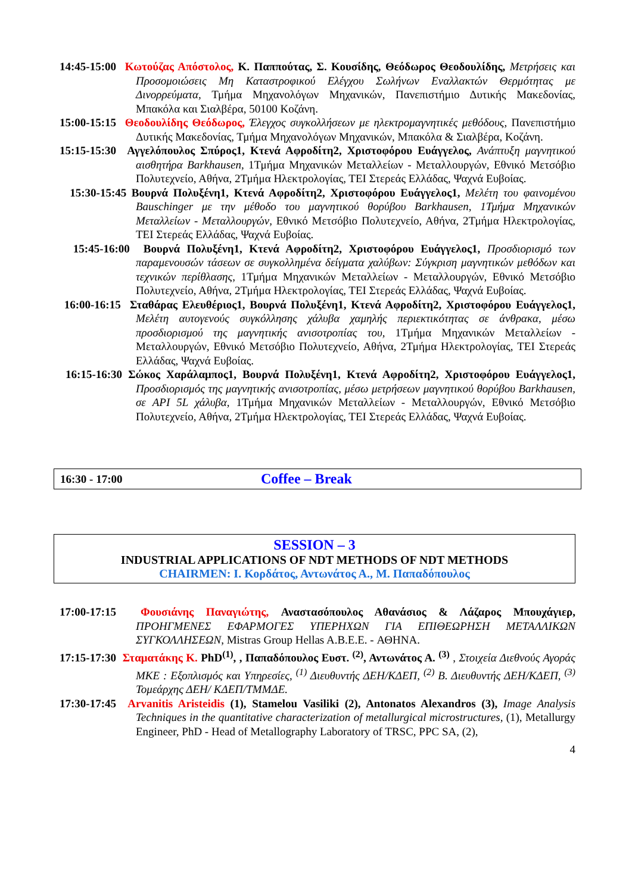14:45-15:00 Κωτούζας Απόστολος, Κ. Παππούτας, Σ. Κουσίδης, Θεόδωρος Θεοδουλίδης, Μετρήσεις και Προσομοιώσεις Μη Καταστροφικού Ελέγχου Σωλήνων Εναλλακτών Θερμότητας με Δινορρεύματα, Τμήμα Μηχανολόγων Μηχανικών, Πανεπιστήμιο Δυτικής Μακεδονίας, Μπακόλα και Σιαλβέρα, 50100 Κοζάνη.
15:00-15:15 Θεοδουλίδης Θεόδωρος, Έλεγχος συγκολλήσεων με ηλεκτρομαγνητικές μεθόδους, Πανεπιστήμιο Δυτικής Μακεδονίας, Τμήμα Μηχανολόγων Μηχανικών, Μπακόλα & Σιαλβέρα, Κοζάνη.
15:15-15:30 Αγγελόπουλος Σπύρος1, Κτενά Αφροδίτη2, Χριστοφόρου Ευάγγελος, Ανάπτυξη μαγνητικού αισθητήρα Barkhausen, 1Τμήμα Μηχανικών Μεταλλείων - Μεταλλουργών, Εθνικό Μετσόβιο Πολυτεχνείο, Αθήνα, 2Τμήμα Ηλεκτρολογίας, ΤΕΙ Στερεάς Ελλάδας, Ψαχνά Ευβοίας.
15:30-15:45 Βουρνά Πολυξένη1, Κτενά Αφροδίτη2, Χριστοφόρου Ευάγγελος1, Μελέτη του φαινομένου Bauschinger με την μέθοδο του μαγνητικού θορύβου Barkhausen, 1Τμήμα Μηχανικών Μεταλλείων - Μεταλλουργών, Εθνικό Μετσόβιο Πολυτεχνείο, Αθήνα, 2Τμήμα Ηλεκτρολογίας, ΤΕΙ Στερεάς Ελλάδας, Ψαχνά Ευβοίας.
15:45-16:00 Βουρνά Πολυξένη1, Κτενά Αφροδίτη2, Χριστοφόρου Ευάγγελος1, Προσδιορισμό των παραμενουσών τάσεων σε συγκολλημένα δείγματα χαλύβων: Σύγκριση μαγνητικών μεθόδων και τεχνικών περίθλασης, 1Τμήμα Μηχανικών Μεταλλείων - Μεταλλουργών, Εθνικό Μετσόβιο Πολυτεχνείο, Αθήνα, 2Τμήμα Ηλεκτρολογίας, ΤΕΙ Στερεάς Ελλάδας, Ψαχνά Ευβοίας.
16:00-16:15 Σταθάρας Ελευθέριος1, Βουρνά Πολυξένη1, Κτενά Αφροδίτη2, Χριστοφόρου Ευάγγελος1, Μελέτη αυτογενούς συγκόλλησης χάλυβα χαμηλής περιεκτικότητας σε άνθρακα, μέσω προσδιορισμού της μαγνητικής ανισοτροπίας του, 1Τμήμα Μηχανικών Μεταλλείων - Μεταλλουργών, Εθνικό Μετσόβιο Πολυτεχνείο, Αθήνα, 2Τμήμα Ηλεκτρολογίας, ΤΕΙ Στερεάς Ελλάδας, Ψαχνά Ευβοίας.
16:15-16:30 Σώκος Χαράλαμπος1, Βουρνά Πολυξένη1, Κτενά Αφροδίτη2, Χριστοφόρου Ευάγγελος1, Προσδιορισμός της μαγνητικής ανισοτροπίας, μέσω μετρήσεων μαγνητικού θορύβου Barkhausen, σε API 5L χάλυβα, 1Τμήμα Μηχανικών Μεταλλείων - Μεταλλουργών, Εθνικό Μετσόβιο Πολυτεχνείο, Αθήνα, 2Τμήμα Ηλεκτρολογίας, ΤΕΙ Στερεάς Ελλάδας, Ψαχνά Ευβοίας.
16:30 - 17:00 Coffee – Break
SESSION – 3
INDUSTRIAL APPLICATIONS OF NDT METHODS OF NDT METHODS
CHAIRMEN: Ι. Κορδάτος, Αντωνάτος Α., Μ. Παπαδόπουλος
17:00-17:15 Φουσιάνης Παναγιώτης, Αναστασόπουλος Αθανάσιος & Λάζαρος Μπουχάγιερ, ΠΡΟΗΓΜΕΝΕΣ ΕΦΑΡΜΟΓΕΣ ΥΠΕΡΗΧΩΝ ΓΙΑ ΕΠΙΘΕΩΡΗΣΗ ΜΕΤΑΛΛΙΚΩΝ ΣΥΓΚΟΛΛΗΣΕΩΝ, Mistras Group Hellas A.B.E.E. - ΑΘΗΝΑ.
17:15-17:30 Σταματάκης Κ. PhD<sup>(1)</sup>, , Παπαδόπουλος Ευστ. <sup>(2)</sup>, Αντωνάτος Α. <sup>(3)</sup> , Στοιχεία Διεθνούς Αγοράς ΜΚΕ : Εξοπλισμός και Υπηρεσίες, <sup>(1)</sup> Διευθυντής ΔΕΗ/ΚΔΕΠ, <sup>(2)</sup> Β. Διευθυντής ΔΕΗ/ΚΔΕΠ, <sup>(3)</sup> Τομεάρχης ΔΕΗ/ ΚΔΕΠ/ΤΜΜΔΕ.
17:30-17:45 Arvanitis Aristeidis (1), Stamelou Vasiliki (2), Antonatos Alexandros (3), Image Analysis Techniques in the quantitative characterization of metallurgical microstructures, (1), Metallurgy Engineer, PhD - Head of Metallography Laboratory of TRSC, PPC SA, (2),
4